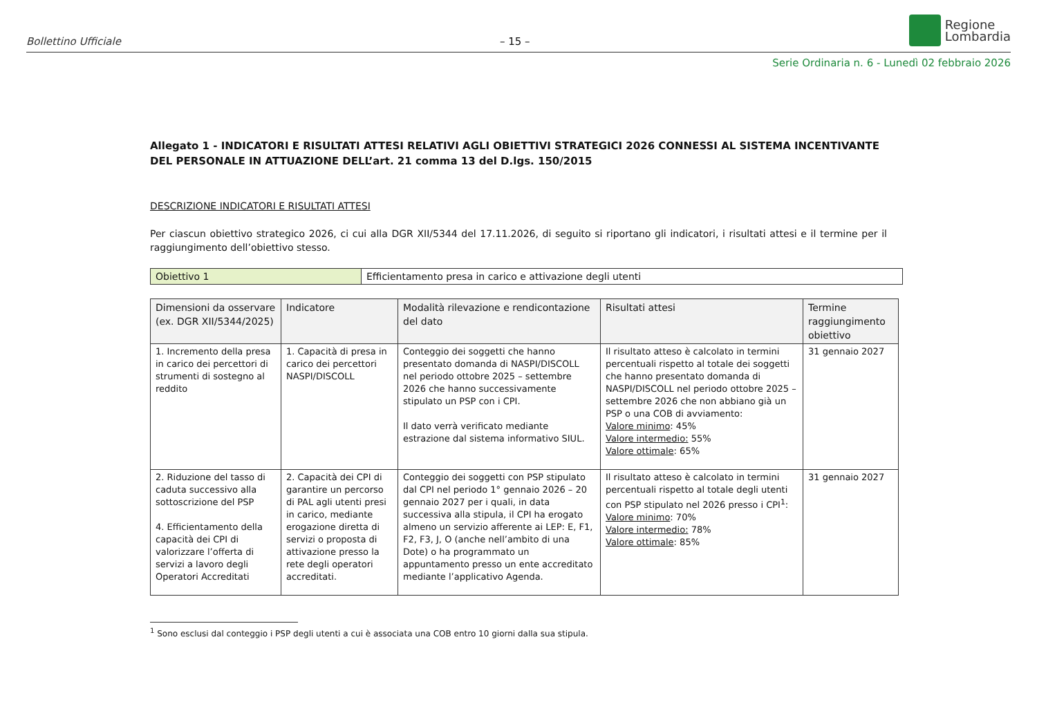Bollettino Ufficiale – 15 –
Regione
Lombardia
Serie Ordinaria n. 6 - Lunedì 02 febbraio 2026
Allegato 1 - INDICATORI E RISULTATI ATTESI RELATIVI AGLI OBIETTIVI STRATEGICI 2026 CONNESSI AL SISTEMA INCENTIVANTE DEL PERSONALE IN ATTUAZIONE DELL’art. 21 comma 13 del D.lgs. 150/2015
DESCRIZIONE INDICATORI E RISULTATI ATTESI
Per ciascun obiettivo strategico 2026, ci cui alla DGR XII/5344 del 17.11.2026, di seguito si riportano gli indicatori, i risultati attesi e il termine per il raggiungimento dell’obiettivo stesso.
| Obiettivo 1 | Efficientamento presa in carico e attivazione degli utenti |
| Dimensioni da osservare (ex. DGR XII/5344/2025) | Indicatore | Modalità rilevazione e rendicontazione del dato | Risultati attesi | Termine raggiungimento obiettivo |
| --- | --- | --- | --- | --- |
| 1. Incremento della presa in carico dei percettori di strumenti di sostegno al reddito | 1. Capacità di presa in carico dei percettori NASPI/DISCOLL | Conteggio dei soggetti che hanno presentato domanda di NASPI/DISCOLL nel periodo ottobre 2025 – settembre 2026 che hanno successivamente stipulato un PSP con i CPI. Il dato verrà verificato mediante estrazione dal sistema informativo SIUL. | Il risultato atteso è calcolato in termini percentuali rispetto al totale dei soggetti che hanno presentato domanda di NASPI/DISCOLL nel periodo ottobre 2025 – settembre 2026 che non abbiano già un PSP o una COB di avviamento: Valore minimo : 45% Valore intermedio: 55% Valore ottimale : 65% | 31 gennaio 2027 |
| 2. Riduzione del tasso di caduta successivo alla sottoscrizione del PSP 4. Efficientamento della capacità dei CPI di valorizzare l’offerta di servizi a lavoro degli Operatori Accreditati | 2. Capacità dei CPI di garantire un percorso di PAL agli utenti presi in carico, mediante erogazione diretta di servizi o proposta di attivazione presso la rete degli operatori accreditati. | Conteggio dei soggetti con PSP stipulato dal CPI nel periodo 1° gennaio 2026 – 20 gennaio 2027 per i quali, in data successiva alla stipula, il CPI ha erogato almeno un servizio afferente ai LEP: E, F1, F2, F3, J, O (anche nell’ambito di una Dote) o ha programmato un appuntamento presso un ente accreditato mediante l’applicativo Agenda. | Il risultato atteso è calcolato in termini percentuali rispetto al totale degli utenti con PSP stipulato nel 2026 presso i CPI<sup>1</sup>: Valore minimo : 70% Valore intermedio: 78% Valore ottimale : 85% | 31 gennaio 2027 |
<sup>1</sup> Sono esclusi dal conteggio i PSP degli utenti a cui è associata una COB entro 10 giorni dalla sua stipula.